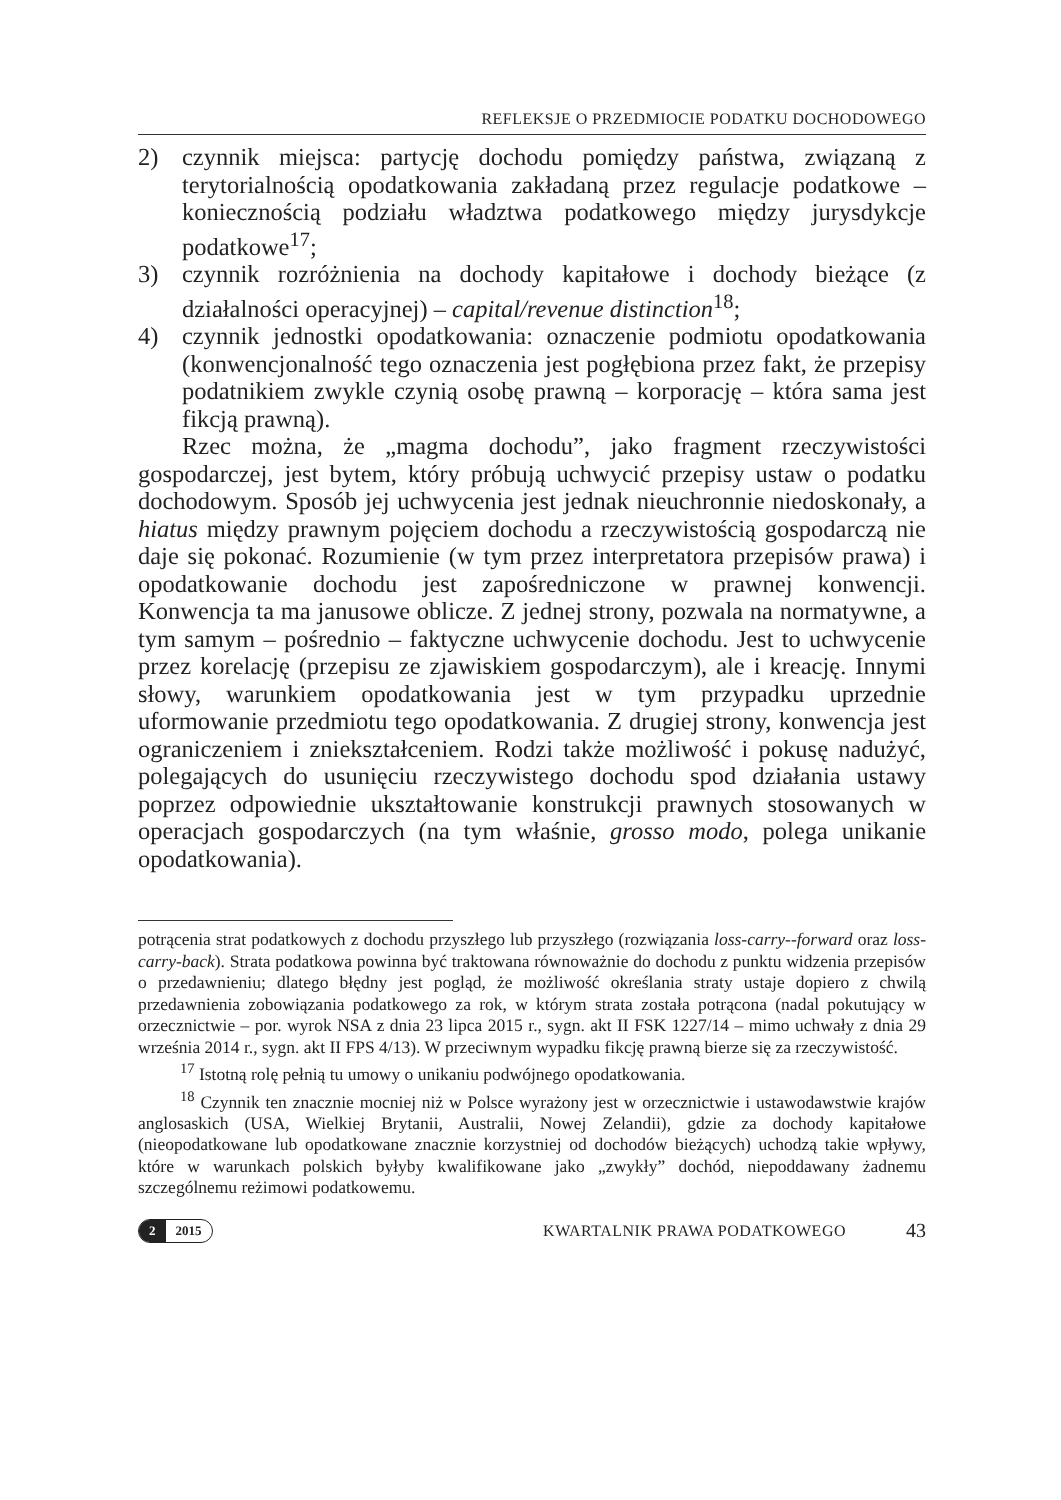REFLEKSJE O PRZEDMIOCIE PODATKU DOCHODOWEGO
2) czynnik miejsca: partycję dochodu pomiędzy państwa, związaną z terytorialnością opodatkowania zakładaną przez regulacje podatkowe – koniecznością podziału władztwa podatkowego między jurysdykcje podatkowe<sup>17</sup>;
3) czynnik rozróżnienia na dochody kapitałowe i dochody bieżące (z działalności operacyjnej) – capital/revenue distinction<sup>18</sup>;
4) czynnik jednostki opodatkowania: oznaczenie podmiotu opodatkowania (konwencjonalność tego oznaczenia jest pogłębiona przez fakt, że przepisy podatnikiem zwykle czynią osobę prawną – korporację – która sama jest fikcją prawną).
Rzec można, że „magma dochodu”, jako fragment rzeczywistości gospodarczej, jest bytem, który próbują uchwycić przepisy ustaw o podatku dochodowym. Sposób jej uchwycenia jest jednak nieuchronnie niedoskonały, a hiatus między prawnym pojęciem dochodu a rzeczywistością gospodarczą nie daje się pokonać. Rozumienie (w tym przez interpretatora przepisów prawa) i opodatkowanie dochodu jest zapośredniczone w prawnej konwencji. Konwencja ta ma janusowe oblicze. Z jednej strony, pozwala na normatywne, a tym samym – pośrednio – faktyczne uchwycenie dochodu. Jest to uchwycenie przez korelację (przepisu ze zjawiskiem gospodarczym), ale i kreację. Innymi słowy, warunkiem opodatkowania jest w tym przypadku uprzednie uformowanie przedmiotu tego opodatkowania. Z drugiej strony, konwencja jest ograniczeniem i zniekształceniem. Rodzi także możliwość i pokusę nadużyć, polegających do usunięciu rzeczywistego dochodu spod działania ustawy poprzez odpowiednie ukształtowanie konstrukcji prawnych stosowanych w operacjach gospodarczych (na tym właśnie, grosso modo, polega unikanie opodatkowania).
potrącenia strat podatkowych z dochodu przyszłego lub przyszłego (rozwiązania loss-carry--forward oraz loss-carry-back). Strata podatkowa powinna być traktowana równoważnie do dochodu z punktu widzenia przepisów o przedawnieniu; dlatego błędny jest pogląd, że możliwość określania straty ustaje dopiero z chwilą przedawnienia zobowiązania podatkowego za rok, w którym strata została potrącona (nadal pokutujący w orzecznictwie – por. wyrok NSA z dnia 23 lipca 2015 r., sygn. akt II FSK 1227/14 – mimo uchwały z dnia 29 września 2014 r., sygn. akt II FPS 4/13). W przeciwnym wypadku fikcję prawną bierze się za rzeczywistość.
<sup>17</sup> Istotną rolę pełnią tu umowy o unikaniu podwójnego opodatkowania.
<sup>18</sup> Czynnik ten znacznie mocniej niż w Polsce wyrażony jest w orzecznictwie i ustawodawstwie krajów anglosaskich (USA, Wielkiej Brytanii, Australii, Nowej Zelandii), gdzie za dochody kapitałowe (nieopodatkowane lub opodatkowane znacznie korzystniej od dochodów bieżących) uchodzą takie wpływy, które w warunkach polskich byłyby kwalifikowane jako „zwykły” dochód, niepoddawany żadnemu szczególnemu reżimowi podatkowemu.
2 2015
KWARTALNIK PRAWA PODATKOWEGO
43